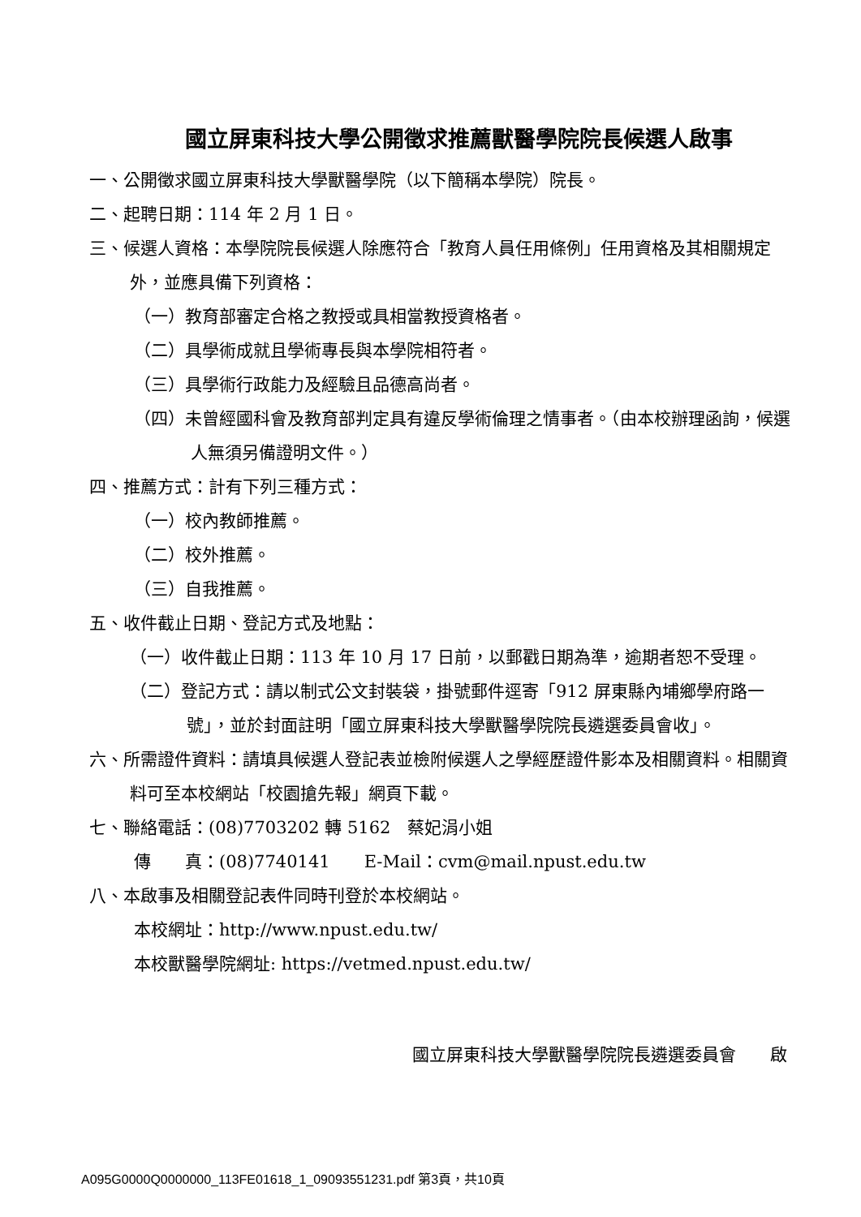國立屏東科技大學公開徵求推薦獸醫學院院長候選人啟事
一、公開徵求國立屏東科技大學獸醫學院（以下簡稱本學院）院長。
二、起聘日期：114 年 2 月 1 日。
三、候選人資格：本學院院長候選人除應符合「教育人員任用條例」任用資格及其相關規定外，並應具備下列資格：
（一）教育部審定合格之教授或具相當教授資格者。
（二）具學術成就且學術專長與本學院相符者。
（三）具學術行政能力及經驗且品德高尚者。
（四）未曾經國科會及教育部判定具有違反學術倫理之情事者。（由本校辦理函詢，候選人無須另備證明文件。）
四、推薦方式：計有下列三種方式：
（一）校內教師推薦。
（二）校外推薦。
（三）自我推薦。
五、收件截止日期、登記方式及地點：
（一）收件截止日期：113 年 10 月 17 日前，以郵戳日期為準，逾期者恕不受理。
（二）登記方式：請以制式公文封裝袋，掛號郵件逕寄「912 屏東縣內埔鄉學府路一號」，並於封面註明「國立屏東科技大學獸醫學院院長遴選委員會收」。
六、所需證件資料：請填具候選人登記表並檢附候選人之學經歷證件影本及相關資料。相關資料可至本校網站「校園搶先報」網頁下載。
七、聯絡電話：(08)7703202 轉 5162　蔡妃涓小姐
傳　　真：(08)7740141　　E-Mail：cvm@mail.npust.edu.tw
八、本啟事及相關登記表件同時刊登於本校網站。
本校網址：http://www.npust.edu.tw/
本校獸醫學院網址: https://vetmed.npust.edu.tw/
國立屏東科技大學獸醫學院院長遴選委員會　　啟
A095G0000Q0000000_113FE01618_1_09093551231.pdf 第3頁，共10頁